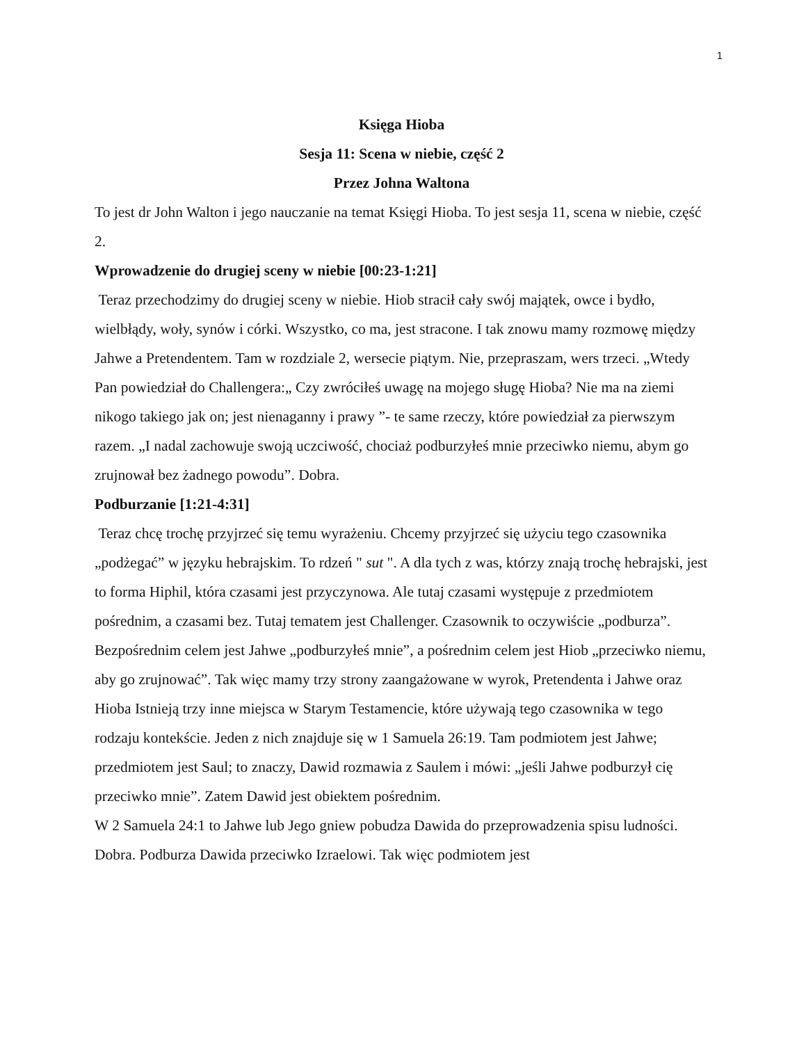1
Księga Hioba
Sesja 11: Scena w niebie, część 2
Przez Johna Waltona
To jest dr John Walton i jego nauczanie na temat Księgi Hioba. To jest sesja 11, scena w niebie, część 2.
Wprowadzenie do drugiej sceny w niebie [00:23-1:21]
Teraz przechodzimy do drugiej sceny w niebie. Hiob stracił cały swój majątek, owce i bydło, wielbłądy, woły, synów i córki. Wszystko, co ma, jest stracone. I tak znowu mamy rozmowę między Jahwe a Pretendentem. Tam w rozdziale 2, wersecie piątym. Nie, przepraszam, wers trzeci. „Wtedy Pan powiedział do Challengera:„ Czy zwróciłeś uwagę na mojego sługę Hioba? Nie ma na ziemi nikogo takiego jak on; jest nienaganny i prawy ”- te same rzeczy, które powiedział za pierwszym razem. „I nadal zachowuje swoją uczciwość, chociaż podburzyłeś mnie przeciwko niemu, abym go zrujnował bez żadnego powodu”. Dobra.
Podburzanie [1:21-4:31]
Teraz chcę trochę przyjrzeć się temu wyrażeniu. Chcemy przyjrzeć się użyciu tego czasownika „podżegać” w języku hebrajskim. To rdzeń " sut ". A dla tych z was, którzy znają trochę hebrajski, jest to forma Hiphil, która czasami jest przyczynowa. Ale tutaj czasami występuje z przedmiotem pośrednim, a czasami bez. Tutaj tematem jest Challenger. Czasownik to oczywiście „podburza”. Bezpośrednim celem jest Jahwe „podburzyłeś mnie”, a pośrednim celem jest Hiob „przeciwko niemu, aby go zrujnować”. Tak więc mamy trzy strony zaangażowane w wyrok, Pretendenta i Jahwe oraz Hioba Istnieją trzy inne miejsca w Starym Testamencie, które używają tego czasownika w tego rodzaju kontekście. Jeden z nich znajduje się w 1 Samuela 26:19. Tam podmiotem jest Jahwe; przedmiotem jest Saul; to znaczy, Dawid rozmawia z Saulem i mówi: „jeśli Jahwe podburzył cię przeciwko mnie”. Zatem Dawid jest obiektem pośrednim.
W 2 Samuela 24:1 to Jahwe lub Jego gniew pobudza Dawida do przeprowadzenia spisu ludności. Dobra. Podburza Dawida przeciwko Izraelowi. Tak więc podmiotem jest